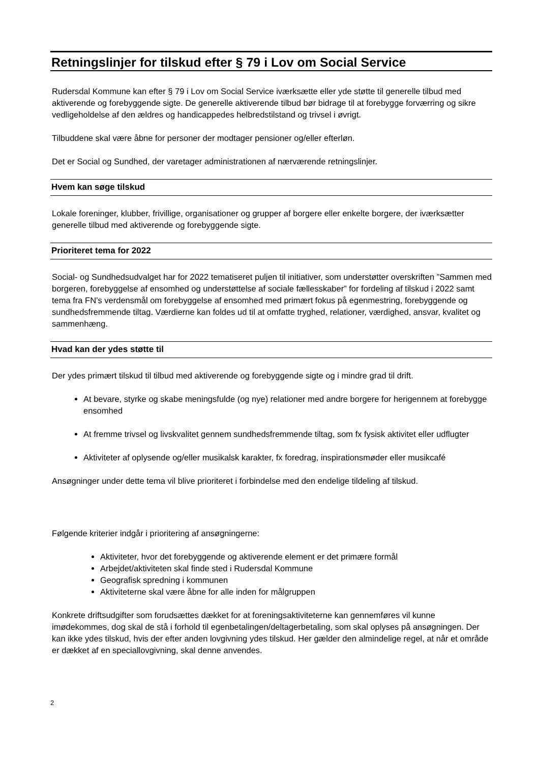Retningslinjer for tilskud efter § 79 i Lov om Social Service
Rudersdal Kommune kan efter § 79 i Lov om Social Service iværksætte eller yde støtte til generelle tilbud med aktiverende og forebyggende sigte. De generelle aktiverende tilbud bør bidrage til at forebygge forværring og sikre vedligeholdelse af den ældres og handicappedes helbredstilstand og trivsel i øvrigt.
Tilbuddene skal være åbne for personer der modtager pensioner og/eller efterløn.
Det er Social og Sundhed, der varetager administrationen af nærværende retningslinjer.
Hvem kan søge tilskud
Lokale foreninger, klubber, frivillige, organisationer og grupper af borgere eller enkelte borgere, der iværksætter generelle tilbud med aktiverende og forebyggende sigte.
Prioriteret tema for 2022
Social- og Sundhedsudvalget har for 2022 tematiseret puljen til initiativer, som understøtter overskriften ”Sammen med borgeren, forebyggelse af ensomhed og understøttelse af sociale fællesskaber” for fordeling af tilskud i 2022 samt tema fra FN’s verdensmål om forebyggelse af ensomhed med primært fokus på egenmestring, forebyggende og sundhedsfremmende tiltag. Værdierne kan foldes ud til at omfatte tryghed, relationer, værdighed, ansvar, kvalitet og sammenhæng.
Hvad kan der ydes støtte til
Der ydes primært tilskud til tilbud med aktiverende og forebyggende sigte og i mindre grad til drift.
At bevare, styrke og skabe meningsfulde (og nye) relationer med andre borgere for herigennem at forebygge ensomhed
At fremme trivsel og livskvalitet gennem sundhedsfremmende tiltag, som fx fysisk aktivitet eller udflugter
Aktiviteter af oplysende og/eller musikalsk karakter, fx foredrag, inspirationsmøder eller musikcafé
Ansøgninger under dette tema vil blive prioriteret i forbindelse med den endelige tildeling af tilskud.
Følgende kriterier indgår i prioritering af ansøgningerne:
Aktiviteter, hvor det forebyggende og aktiverende element er det primære formål
Arbejdet/aktiviteten skal finde sted i Rudersdal Kommune
Geografisk spredning i kommunen
Aktiviteterne skal være åbne for alle inden for målgruppen
Konkrete driftsudgifter som forudsættes dækket for at foreningsaktiviteterne kan gennemføres vil kunne imødekommes, dog skal de stå i forhold til egenbetalingen/deltagerbetaling, som skal oplyses på ansøgningen. Der kan ikke ydes tilskud, hvis der efter anden lovgivning ydes tilskud. Her gælder den almindelige regel, at når et område er dækket af en speciallovgivning, skal denne anvendes.
2